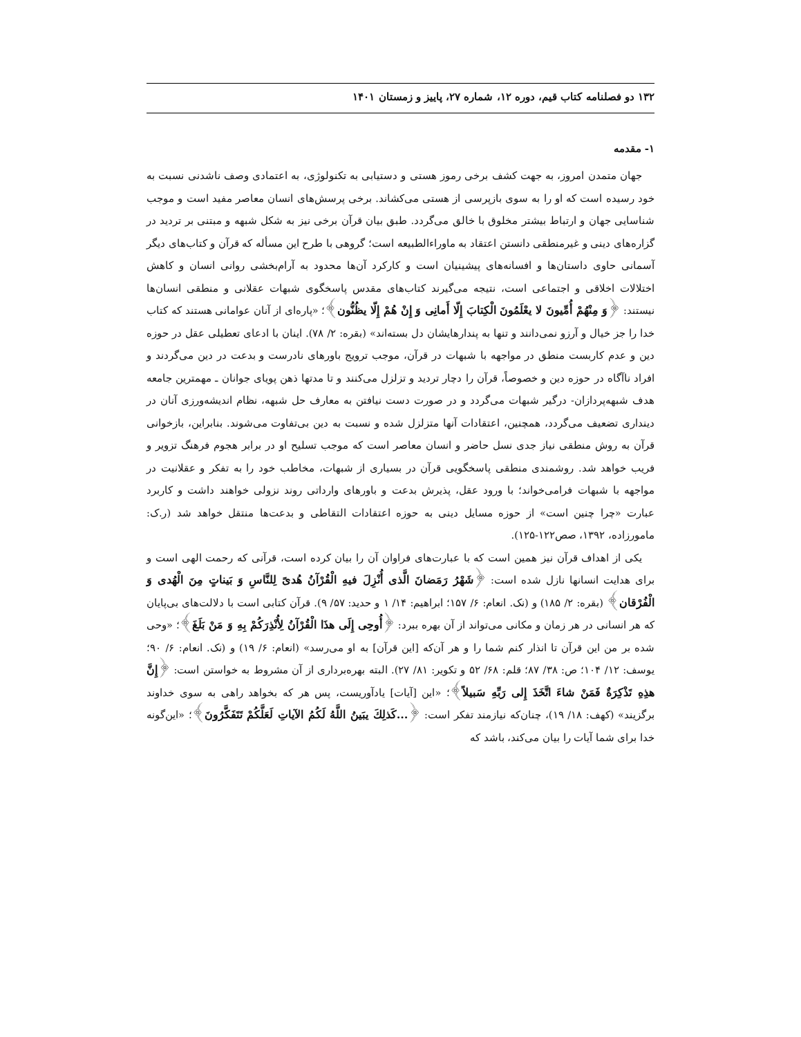۱۳۲ دو فصلنامه کتاب قیم، دوره ۱۲، شماره ۲۷، پاییز و زمستان ۱۴۰۱
۱- مقدمه
جهان متمدن امروز، به جهت کشف برخی رموز هستی و دستیابی به تکنولوژی، به اعتمادی وصف ناشدنی نسبت به خود رسیده است که او را به سوی بازپرسی از هستی می‌کشاند. برخی پرسش‌های انسان معاصر مفید است و موجب شناسایی جهان و ارتباط بیشتر مخلوق با خالق می‌گردد. طبق بیان قرآن برخی نیز به شکل شبهه و مبتنی بر تردید در گزاره‌های دینی و غیرمنطقی دانستن اعتقاد به ماوراءالطبیعه است؛ گروهی با طرح این مسأله که قرآن و کتاب‌های دیگر آسمانی حاوی داستان‌ها و افسانه‌های پیشینیان است و کارکرد آن‌ها محدود به آرام‌بخشی روانی انسان و کاهش اختلالات اخلاقی و اجتماعی است، نتیجه می‌گیرند کتاب‌های مقدس پاسخگوی شبهات عقلانی و منطقی انسان‌ها نیستند: ﴿وَ مِنْهُمْ أُمِّيونَ لا يعْلَمُونَ الْكِتابَ إِلّا أَمانِی وَ إِنْ هُمْ إِلّا يظُنُّون﴾؛ «پاره‌ای از آنان عوامانی هستند که کتاب خدا را جز خیال و آرزو نمی‌دانند و تنها به پندارهایشان دل بسته‌اند» (بقره: ۲/ ۷۸). اینان با ادعای تعطیلی عقل در حوزه دین و عدم کاربست منطق در مواجهه با شبهات در قرآن، موجب ترویج باورهای نادرست و بدعت در دین می‌گردند و افراد ناآگاه در حوزه دین و خصوصاً، قرآن را دچار تردید و تزلزل می‌کنند و تا مدتها ذهن پویای جوانان ـ مهمترین جامعه هدف شبهه‌پردازان- درگیر شبهات می‌گردد و در صورت دست نیافتن به معارف حل شبهه، نظام اندیشه‌ورزی آنان در دینداری تضعیف می‌گردد، همچنین، اعتقادات آنها متزلزل شده و نسبت به دین بی‌تفاوت می‌شوند. بنابراین، بازخوانی قرآن به روش منطقی نیاز جدی نسل حاضر و انسان معاصر است که موجب تسلیح او در برابر هجوم فرهنگ تزویر و فریب خواهد شد. روشمندی منطقی پاسخگویی قرآن در بسیاری از شبهات، مخاطب خود را به تفکر و عقلانیت در مواجهه با شبهات فرامی‌خواند؛ با ورود عقل، پذیرش بدعت و باورهای وارداتی روند نزولی خواهند داشت و کاربرد عبارت «چرا چنین است» از حوزه مسایل دینی به حوزه اعتقادات التقاطی و بدعت‌ها منتقل خواهد شد (ر.ک: مامورزاده، ۱۳۹۲، صص۱۲۲-۱۲۵).
یکی از اهداف قرآن نیز همین است که با عبارت‌های فراوان آن را بیان کرده است، قرآنی که رحمت الهی است و برای هدایت انسانها نازل شده است: ﴿شَهْرُ رَمَضانَ الَّذی أُنْزِلَ فيهِ الْقُرْآنُ هُدیً لِلنَّاسِ وَ بَيناتٍ مِنَ الْهُدی وَ الْفُرْقان﴾ (بقره: ۲/ ۱۸۵) و (نک. انعام: ۶/ ۱۵۷؛ ابراهیم: ۱۴/ ۱ و حدید: ۵۷/ ۹). قرآن کتابی است با دلالت‌های بی‌پایان که هر انسانی در هر زمان و مکانی می‌تواند از آن بهره ببرد: ﴿أُوحِی إِلَی هذَا الْقُرْآنُ لِأُنْذِرَكُمْ بِهِ وَ مَنْ بَلَغَ﴾؛ «وحی شده بر من این قرآن تا انذار کنم شما را و هر آن‌که [این قرآن] به او می‌رسد» (انعام: ۶/ ۱۹) و (نک. انعام: ۶/ ۹۰؛ یوسف: ۱۲/ ۱۰۴؛ ص: ۳۸/ ۸۷؛ قلم: ۶۸/ ۵۲ و تکویر: ۸۱/ ۲۷). البته بهره‌برداری از آن مشروط به خواستن است: ﴿إِنَّ هذِهِ تَذْكِرَةٌ فَمَنْ شاءَ اتَّخَذَ إِلی رَبِّهِ سَبيلاً﴾؛ «این [آیات] یادآوریست، پس هر که بخواهد راهی به سوی خداوند برگزیند» (کهف: ۱۸/ ۱۹)، چنان‌که نیازمند تفکر است: ﴿...كَذلِكَ يبَينُ اللَّهُ لَكُمُ الآياتِ لَعَلَّكُمْ تَتَفَكَّرُونَ﴾؛ «این‌گونه خدا برای شما آیات را بیان می‌کند، باشد که